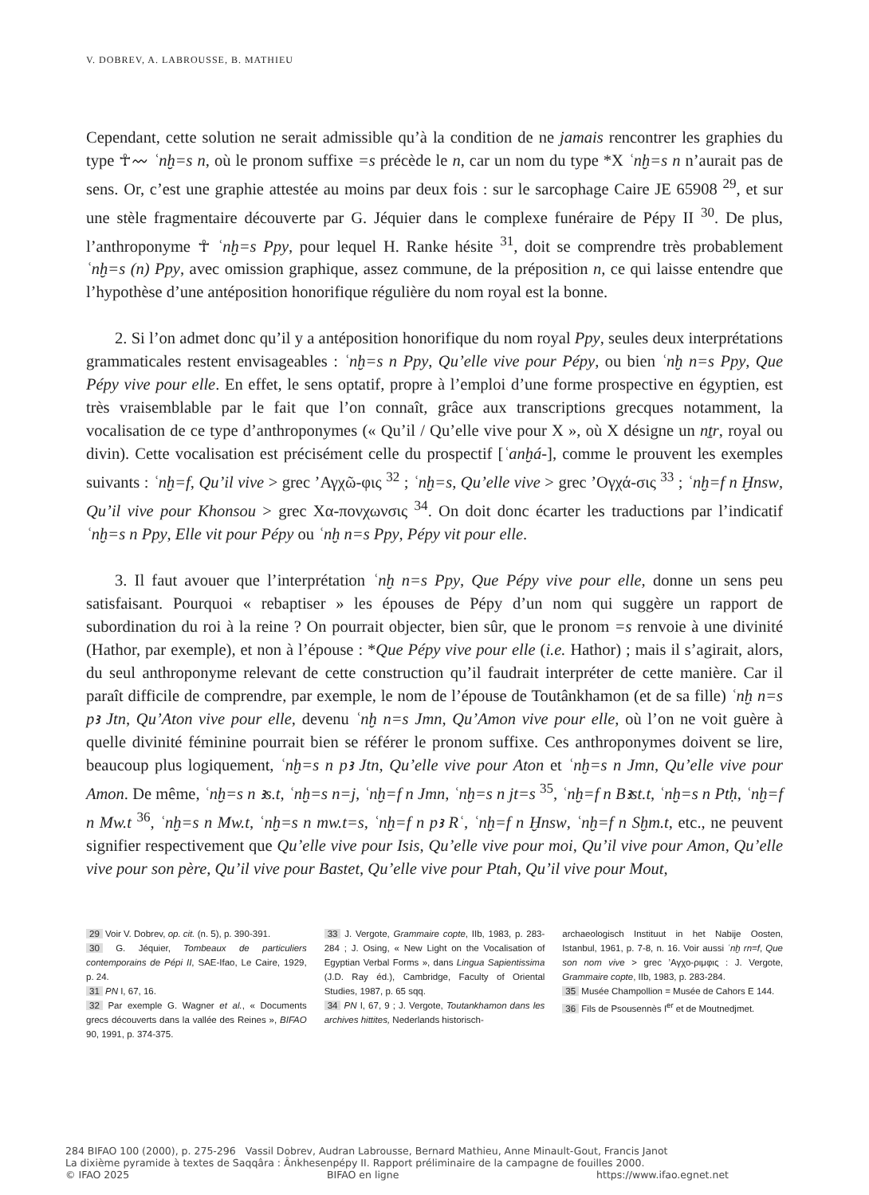V. DOBREV, A. LABROUSSE, B. MATHIEU
Cependant, cette solution ne serait admissible qu’à la condition de ne jamais rencontrer les graphies du type ☥〰 ʿnḫ=s n, où le pronom suffixe =s précède le n, car un nom du type *X ʿnḫ=s n n’aurait pas de sens. Or, c’est une graphie attestée au moins par deux fois : sur le sarcophage Caire JE 65908 <sup>29</sup>, et sur une stèle fragmentaire découverte par G. Jéquier dans le complexe funéraire de Pépy II <sup>30</sup>. De plus, l’anthroponyme ☥ ʿnḫ=s Ppy, pour lequel H. Ranke hésite <sup>31</sup>, doit se comprendre très probablement ʿnḫ=s (n) Ppy, avec omission graphique, assez commune, de la préposition n, ce qui laisse entendre que l’hypothèse d’une antéposition honorifique régulière du nom royal est la bonne.
2. Si l’on admet donc qu’il y a antéposition honorifique du nom royal Ppy, seules deux interprétations grammaticales restent envisageables : ʿnḫ=s n Ppy, Qu’elle vive pour Pépy, ou bien ʿnḫ n=s Ppy, Que Pépy vive pour elle. En effet, le sens optatif, propre à l’emploi d’une forme prospective en égyptien, est très vraisemblable par le fait que l’on connaît, grâce aux transcriptions grecques notamment, la vocalisation de ce type d’anthroponymes (« Qu’il / Qu’elle vive pour X », où X désigne un nṯr, royal ou divin). Cette vocalisation est précisément celle du prospectif [ʿanḫá-], comme le prouvent les exemples suivants : ʿnḫ=f, Qu’il vive > grec ’Αγχῶ-φις <sup>32</sup> ; ʿnḫ=s, Qu’elle vive > grec ’Ογχά-σις <sup>33</sup> ; ʿnḫ=f n Ḫnsw, Qu’il vive pour Khonsou > grec Χα-πονχωνσις <sup>34</sup>. On doit donc écarter les traductions par l’indicatif ʿnḫ=s n Ppy, Elle vit pour Pépy ou ʿnḫ n=s Ppy, Pépy vit pour elle.
3. Il faut avouer que l’interprétation ʿnḫ n=s Ppy, Que Pépy vive pour elle, donne un sens peu satisfaisant. Pourquoi « rebaptiser » les épouses de Pépy d’un nom qui suggère un rapport de subordination du roi à la reine ? On pourrait objecter, bien sûr, que le pronom =s renvoie à une divinité (Hathor, par exemple), et non à l’épouse : *Que Pépy vive pour elle (i.e. Hathor) ; mais il s’agirait, alors, du seul anthroponyme relevant de cette construction qu’il faudrait interpréter de cette manière. Car il paraît difficile de comprendre, par exemple, le nom de l’épouse de Toutânkhamon (et de sa fille) ʿnḫ n=s pꜣ Jtn, Qu’Aton vive pour elle, devenu ʿnḫ n=s Jmn, Qu’Amon vive pour elle, où l’on ne voit guère à quelle divinité féminine pourrait bien se référer le pronom suffixe. Ces anthroponymes doivent se lire, beaucoup plus logiquement, ʿnḫ=s n pꜣ Jtn, Qu’elle vive pour Aton et ʿnḫ=s n Jmn, Qu’elle vive pour Amon. De même, ʿnḫ=s n ꜣs.t, ʿnḫ=s n=j, ʿnḫ=f n Jmn, ʿnḫ=s n jt=s <sup>35</sup>, ʿnḫ=f n Bꜣst.t, ʿnḫ=s n Ptḥ, ʿnḫ=f n Mw.t <sup>36</sup>, ʿnḫ=s n Mw.t, ʿnḫ=s n mw.t=s, ʿnḫ=f n pꜣ Rʿ, ʿnḫ=f n Ḫnsw, ʿnḫ=f n Sḫm.t, etc., ne peuvent signifier respectivement que Qu’elle vive pour Isis, Qu’elle vive pour moi, Qu’il vive pour Amon, Qu’elle vive pour son père, Qu’il vive pour Bastet, Qu’elle vive pour Ptah, Qu’il vive pour Mout,
29 Voir V. Dobrev, op. cit. (n. 5), p. 390-391.
30 G. Jéquier, Tombeaux de particuliers contemporains de Pépi II, SAE-Ifao, Le Caire, 1929, p. 24.
31 PN I, 67, 16.
32 Par exemple G. Wagner et al., « Documents grecs découverts dans la vallée des Reines », BIFAO 90, 1991, p. 374-375.
33 J. Vergote, Grammaire copte, IIb, 1983, p. 283-284 ; J. Osing, « New Light on the Vocalisation of Egyptian Verbal Forms », dans Lingua Sapientissima (J.D. Ray éd.), Cambridge, Faculty of Oriental Studies, 1987, p. 65 sqq.
34 PN I, 67, 9 ; J. Vergote, Toutankhamon dans les archives hittites, Nederlands historisch-
archaeologisch Instituut in het Nabije Oosten, Istanbul, 1961, p. 7-8, n. 16. Voir aussi ʿnḫ rn=f, Que son nom vive > grec ’Αγχο-ριμφις : J. Vergote, Grammaire copte, IIb, 1983, p. 283-284.
35 Musée Champollion = Musée de Cahors E 144.
36 Fils de Psousennès I<sup>er</sup> et de Moutnedjmet.
284 BIFAO 100 (2000), p. 275-296 Vassil Dobrev, Audran Labrousse, Bernard Mathieu, Anne Minault-Gout, Francis Janot
La dixième pyramide à textes de Saqqâra : Ânkhesenpépy II. Rapport préliminaire de la campagne de fouilles 2000.
© IFAO 2025 BIFAO en ligne https://www.ifao.egnet.net